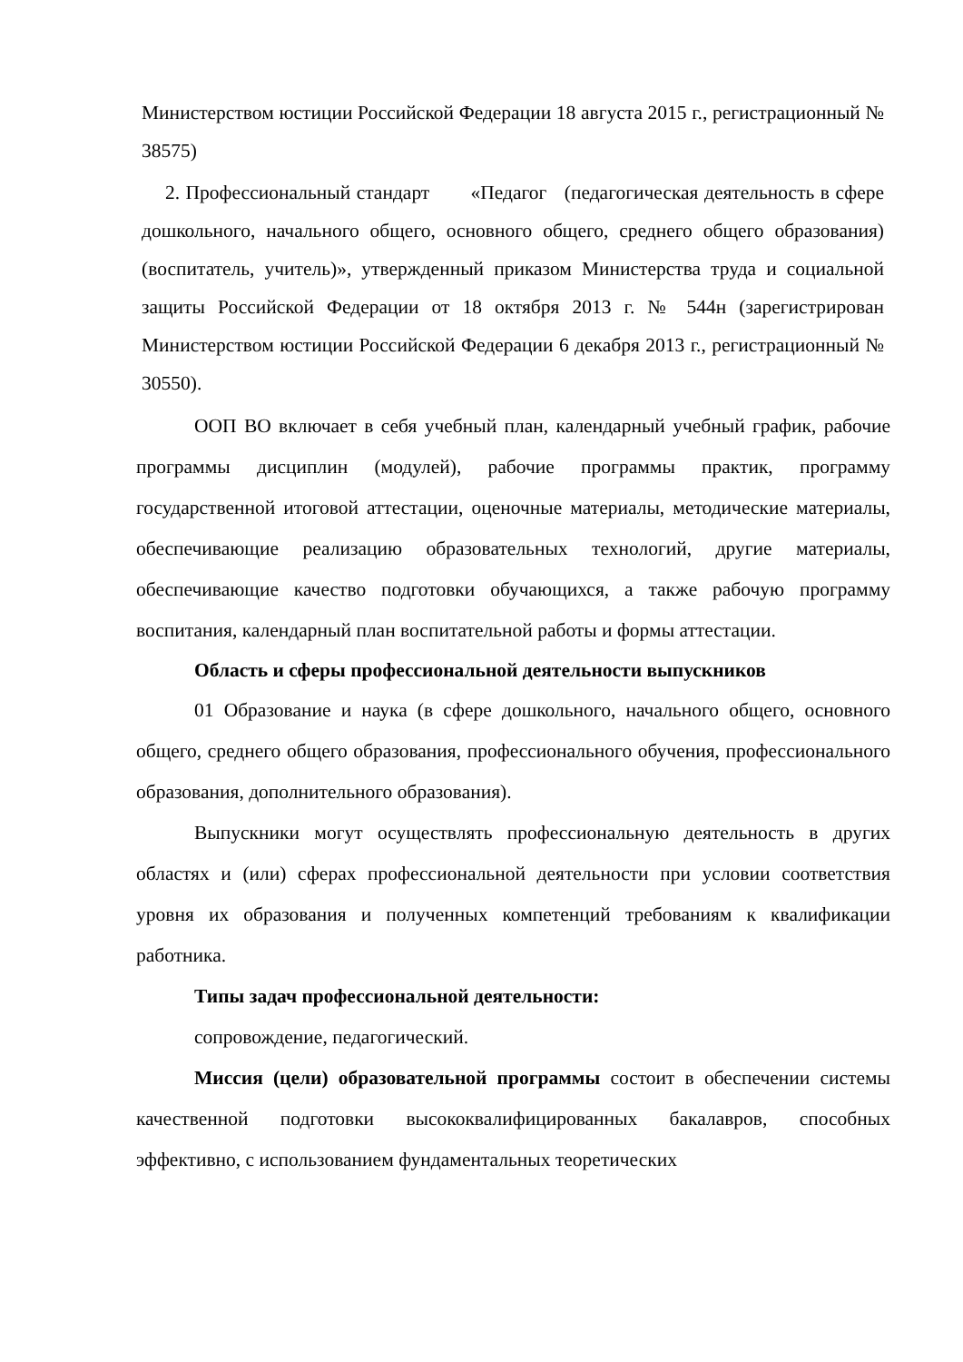Министерством юстиции Российской Федерации 18 августа 2015 г., регистрационный № 38575)
2. Профессиональный стандарт «Педагог (педагогическая деятельность в сфере дошкольного, начального общего, основного общего, среднего общего образования) (воспитатель, учитель)», утвержденный приказом Министерства труда и социальной защиты Российской Федерации от 18 октября 2013 г. № 544н (зарегистрирован Министерством юстиции Российской Федерации 6 декабря 2013 г., регистрационный № 30550).
ООП ВО включает в себя учебный план, календарный учебный график, рабочие программы дисциплин (модулей), рабочие программы практик, программу государственной итоговой аттестации, оценочные материалы, методические материалы, обеспечивающие реализацию образовательных технологий, другие материалы, обеспечивающие качество подготовки обучающихся, а также рабочую программу воспитания, календарный план воспитательной работы и формы аттестации.
Область и сферы профессиональной деятельности выпускников
01 Образование и наука (в сфере дошкольного, начального общего, основного общего, среднего общего образования, профессионального обучения, профессионального образования, дополнительного образования).
Выпускники могут осуществлять профессиональную деятельность в других областях и (или) сферах профессиональной деятельности при условии соответствия уровня их образования и полученных компетенций требованиям к квалификации работника.
Типы задач профессиональной деятельности:
сопровождение, педагогический.
Миссия (цели) образовательной программы состоит в обеспечении системы качественной подготовки высококвалифицированных бакалавров, способных эффективно, с использованием фундаментальных теоретических